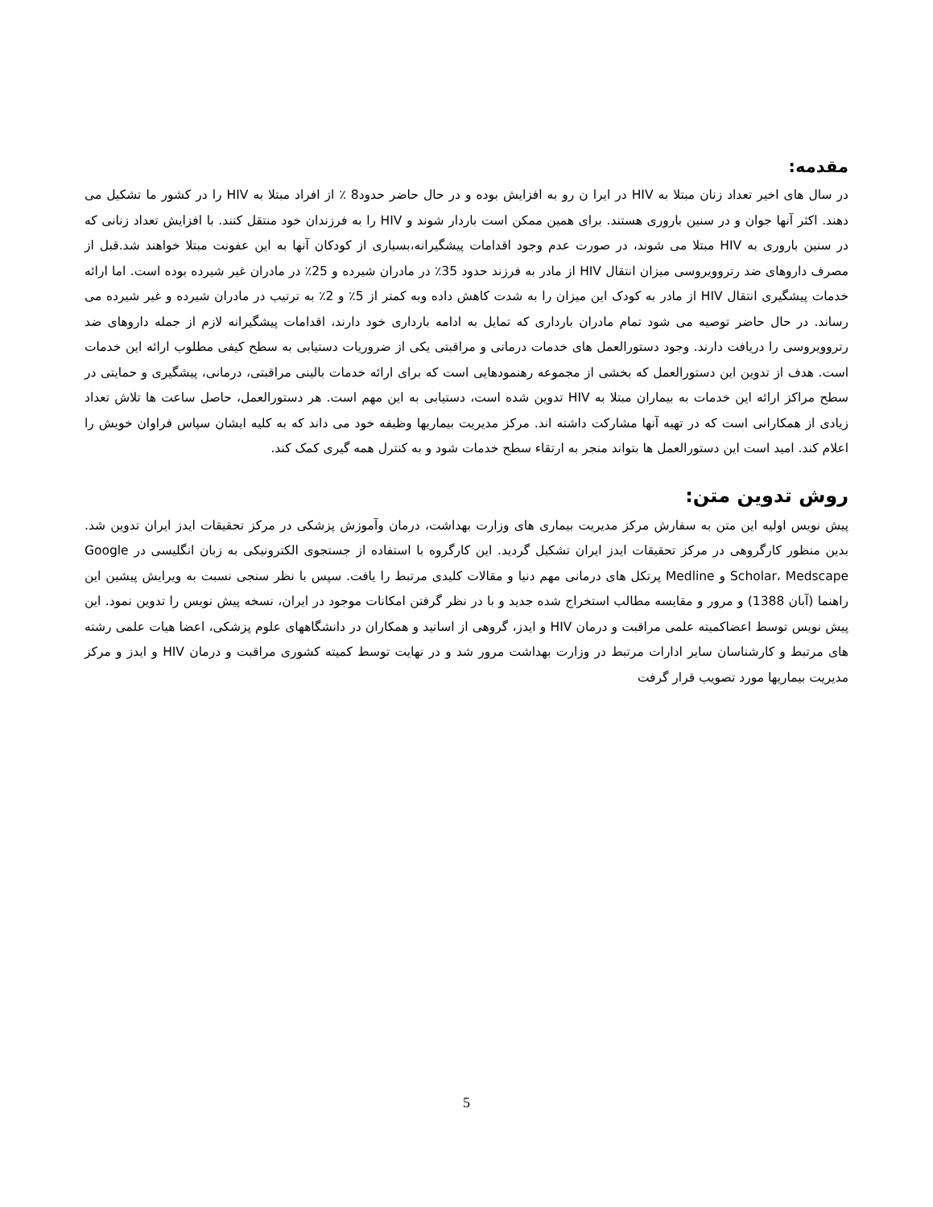مقدمه:
در سال های اخیر تعداد زنان مبتلا به HIV در ایرا ن رو به افزایش بوده و در حال حاضر حدود8 ٪ از افراد مبتلا به HIV را در کشور ما تشکیل می دهند. اکثر آنها جوان و در سنین باروری هستند. برای همین ممکن است باردار شوند و HIV را به فرزندان خود منتقل کنند. با افزایش تعداد زنانی که در سنین باروری به HIV مبتلا می شوند، در صورت عدم وجود اقدامات پیشگیرانه،بسیاری از کودکان آنها به این عفونت مبتلا خواهند شد.قبل از مصرف داروهای ضد رتروویروسی میزان انتقال HIV از مادر به فرزند حدود 35٪ در مادران شیرده و 25٪ در مادران غیر شیرده بوده است. اما ارائه خدمات پیشگیری انتقال HIV از مادر به کودک این میزان را به شدت کاهش داده وبه کمتر از 5٪ و 2٪ به ترتیب در مادران شیرده و غیر شیرده می رساند. در حال حاضر توصیه می شود تمام مادران بارداری که تمایل به ادامه بارداری خود دارند، اقدامات پیشگیرانه لازم از جمله داروهای ضد رتروویروسی را دریافت دارند. وجود دستورالعمل های خدمات درمانی و مراقبتی یکی از ضروریات دستیابی به سطح کیفی مطلوب ارائه این خدمات است. هدف از تدوین این دستورالعمل که بخشی از مجموعه رهنمودهایی است که برای ارائه خدمات بالینی مراقبتی، درمانی، پیشگیری و حمایتی در سطح مراکز ارائه این خدمات به بیماران مبتلا به HIV تدوین شده است، دستیابی به این مهم است. هر دستورالعمل، حاصل ساعت ها تلاش تعداد زیادی از همکارانی است که در تهیه آنها مشارکت داشته اند. مرکز مدیریت بیماریها وظیفه خود می داند که به کلیه ایشان سپاس فراوان خویش را اعلام کند. امید است این دستورالعمل ها بتواند منجر به ارتقاء سطح خدمات شود و به کنترل همه گیری کمک کند.
روش تدوین متن:
پیش نویس اولیه این متن به سفارش مرکز مدیریت بیماری های وزارت بهداشت، درمان وآموزش پزشکی در مرکز تحقیقات ایدز ایران تدوین شد. بدین منظور کارگروهی در مرکز تحقیقات ایدز ایران تشکیل گردید. این کارگروه با استفاده از جستجوی الکترونیکی به زبان انگلیسی در Google Scholar، Medscape و Medline پرتکل های درمانی مهم دنیا و مقالات کلیدی مرتبط را یافت. سپس با نظر سنجی نسبت به ویرایش پیشین این راهنما (آبان 1388) و مرور و مقایسه مطالب استخراج شده جدید و با در نظر گرفتن امکانات موجود در ایران، نسخه پیش نویس را تدوین نمود. این پیش نویس توسط اعضاکمیته علمی مراقبت و درمان HIV و ایدز، گروهی از اساتید و همکاران در دانشگاههای علوم پزشکی، اعضا هیات علمی رشته های مرتبط و کارشناسان سایر ادارات مرتبط در وزارت بهداشت مرور شد و در نهایت توسط کمیته کشوری مراقبت و درمان HIV و ایدز و مرکز مدیریت بیماریها مورد تصویب قرار گرفت
5